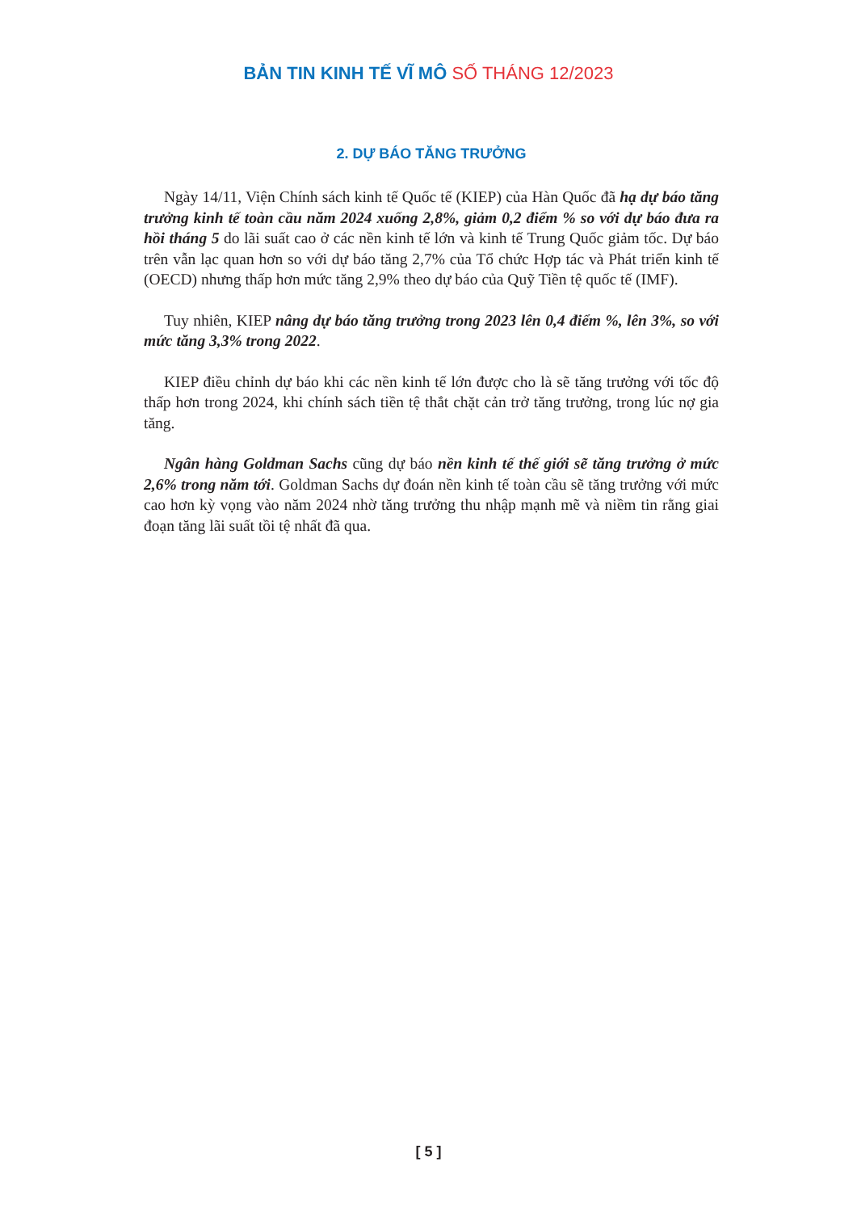BẢN TIN KINH TẾ VĨ MÔ SỐ THÁNG 12/2023
2. DỰ BÁO TĂNG TRƯỞNG
Ngày 14/11, Viện Chính sách kinh tế Quốc tế (KIEP) của Hàn Quốc đã hạ dự báo tăng trưởng kinh tế toàn cầu năm 2024 xuống 2,8%, giảm 0,2 điểm % so với dự báo đưa ra hồi tháng 5 do lãi suất cao ở các nền kinh tế lớn và kinh tế Trung Quốc giảm tốc. Dự báo trên vẫn lạc quan hơn so với dự báo tăng 2,7% của Tổ chức Hợp tác và Phát triển kinh tế (OECD) nhưng thấp hơn mức tăng 2,9% theo dự báo của Quỹ Tiền tệ quốc tế (IMF).
Tuy nhiên, KIEP nâng dự báo tăng trưởng trong 2023 lên 0,4 điểm %, lên 3%, so với mức tăng 3,3% trong 2022.
KIEP điều chỉnh dự báo khi các nền kinh tế lớn được cho là sẽ tăng trưởng với tốc độ thấp hơn trong 2024, khi chính sách tiền tệ thắt chặt cản trở tăng trưởng, trong lúc nợ gia tăng.
Ngân hàng Goldman Sachs cũng dự báo nền kinh tế thế giới sẽ tăng trưởng ở mức 2,6% trong năm tới. Goldman Sachs dự đoán nền kinh tế toàn cầu sẽ tăng trưởng với mức cao hơn kỳ vọng vào năm 2024 nhờ tăng trưởng thu nhập mạnh mẽ và niềm tin rằng giai đoạn tăng lãi suất tồi tệ nhất đã qua.
[ 5 ]